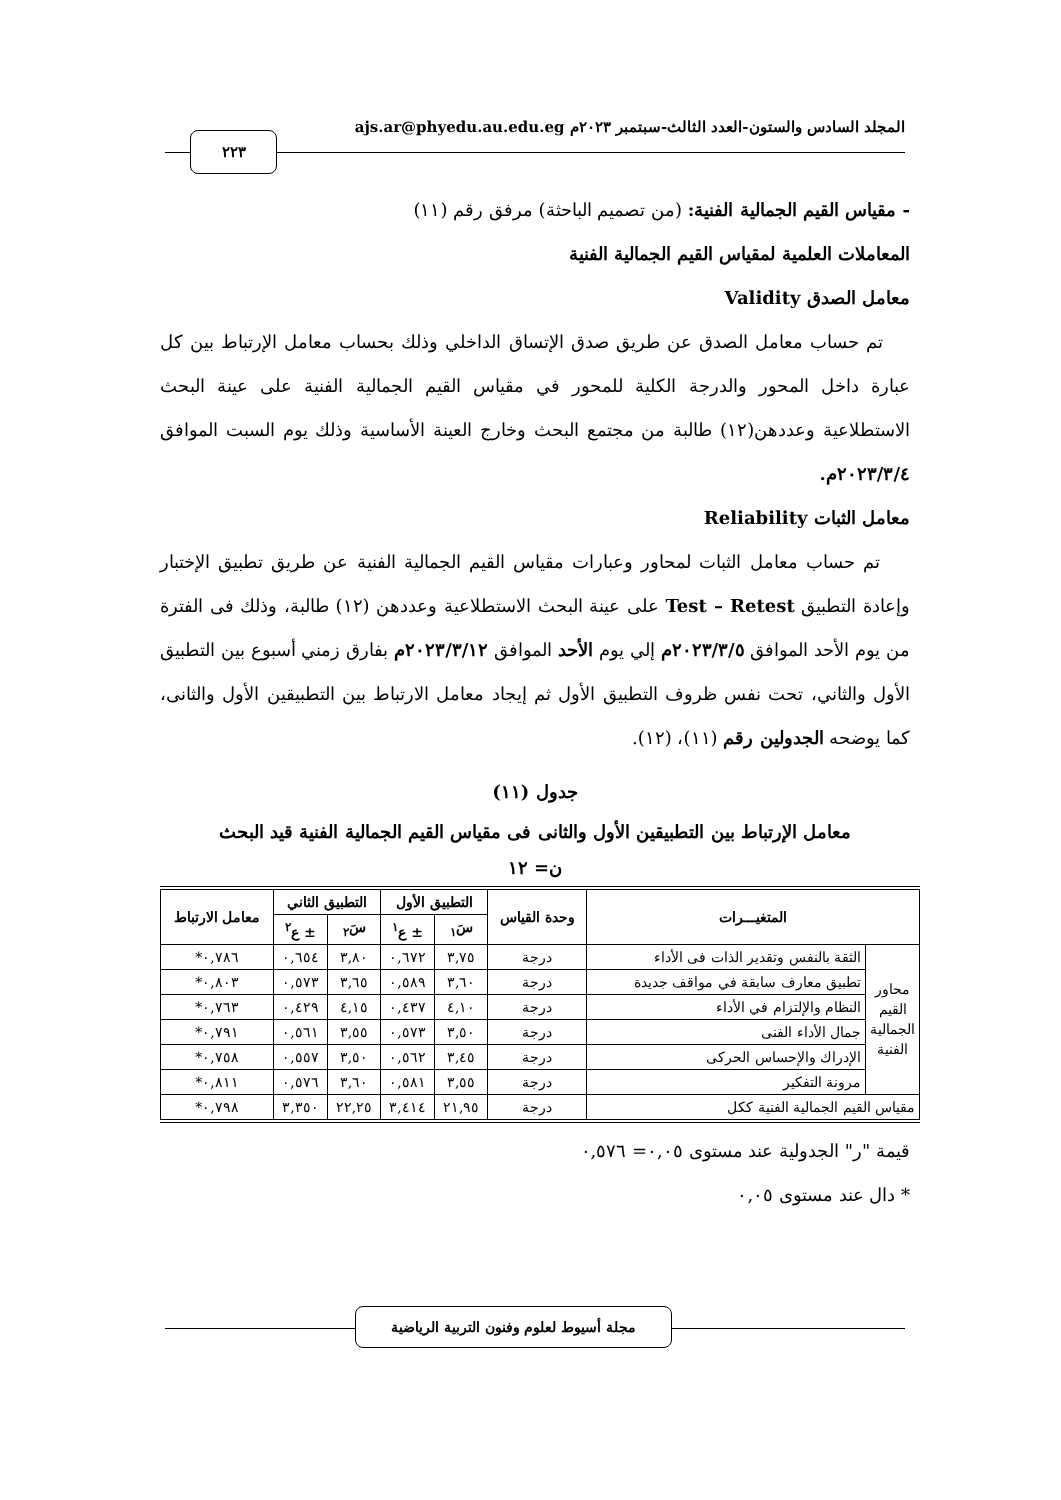المجلد السادس والستون-العدد الثالث-سبتمبر ٢٠٢٣م ajs.ar@phyedu.au.edu.eg
٢٢٣
- مقياس القيم الجمالية الفنية: (من تصميم الباحثة) مرفق رقم (١١)
المعاملات العلمية لمقياس القيم الجمالية الفنية
معامل الصدق Validity
تم حساب معامل الصدق عن طريق صدق الإتساق الداخلي وذلك بحساب معامل الإرتباط بين كل عبارة داخل المحور والدرجة الكلية للمحور في مقياس القيم الجمالية الفنية على عينة البحث الاستطلاعية وعددهن(١٢) طالبة من مجتمع البحث وخارج العينة الأساسية وذلك يوم السبت الموافق ٢٠٢٣/٣/٤م.
معامل الثبات Reliability
تم حساب معامل الثبات لمحاور وعبارات مقياس القيم الجمالية الفنية عن طريق تطبيق الإختبار وإعادة التطبيق Test – Retest على عينة البحث الاستطلاعية وعددهن (١٢) طالبة، وذلك فى الفترة من يوم الأحد الموافق ٢٠٢٣/٣/٥م إلي يوم الأحد الموافق ٢٠٢٣/٣/١٢م بفارق زمني أسبوع بين التطبيق الأول والثاني، تحت نفس ظروف التطبيق الأول ثم إيجاد معامل الارتباط بين التطبيقين الأول والثانى، كما يوضحه الجدولين رقم (١١)، (١٢).
جدول (١١)
معامل الإرتباط بين التطبيقين الأول والثانى فى مقياس القيم الجمالية الفنية قيد البحث
ن= ١٢
| المتغيـــرات | | وحدة القياس | التطبيق الأول | | التطبيق الثاني | | معامل الارتباط |
| --- | --- | --- | --- | --- | --- | --- | --- |
| | | | سَ<sub>١</sub> | ± ع<sup>١</sup> | سَ<sub>٢</sub> | ± ع<sup>٢</sup> | |
| محاور القيم الجمالية الفنية | الثقة بالنفس وتقدير الذات فى الأداء | درجة | ٣,٧٥ | ٠,٦٧٢ | ٣,٨٠ | ٠,٦٥٤ | ٠,٧٨٦* |
| | تطبيق معارف سابقة في مواقف جديدة | درجة | ٣,٦٠ | ٠,٥٨٩ | ٣,٦٥ | ٠,٥٧٣ | ٠,٨٠٣* |
| | النظام والإلتزام في الأداء | درجة | ٤,١٠ | ٠,٤٣٧ | ٤,١٥ | ٠,٤٢٩ | ٠,٧٦٣* |
| | جمال الأداء الفنى | درجة | ٣,٥٠ | ٠,٥٧٣ | ٣,٥٥ | ٠,٥٦١ | ٠,٧٩١* |
| | الإدراك والإحساس الحركى | درجة | ٣,٤٥ | ٠,٥٦٢ | ٣,٥٠ | ٠,٥٥٧ | ٠,٧٥٨* |
| | مرونة التفكير | درجة | ٣,٥٥ | ٠,٥٨١ | ٣,٦٠ | ٠,٥٧٦ | ٠,٨١١* |
| مقياس القيم الجمالية الفنية ككل | | درجة | ٢١,٩٥ | ٣,٤١٤ | ٢٢,٢٥ | ٣,٣٥٠ | ٠,٧٩٨* |
قيمة "ر" الجدولية عند مستوى ٠,٠٥= ٠,٥٧٦
* دال عند مستوى ٠,٠٥
مجلة أسيوط لعلوم وفنون التربية الرياضية